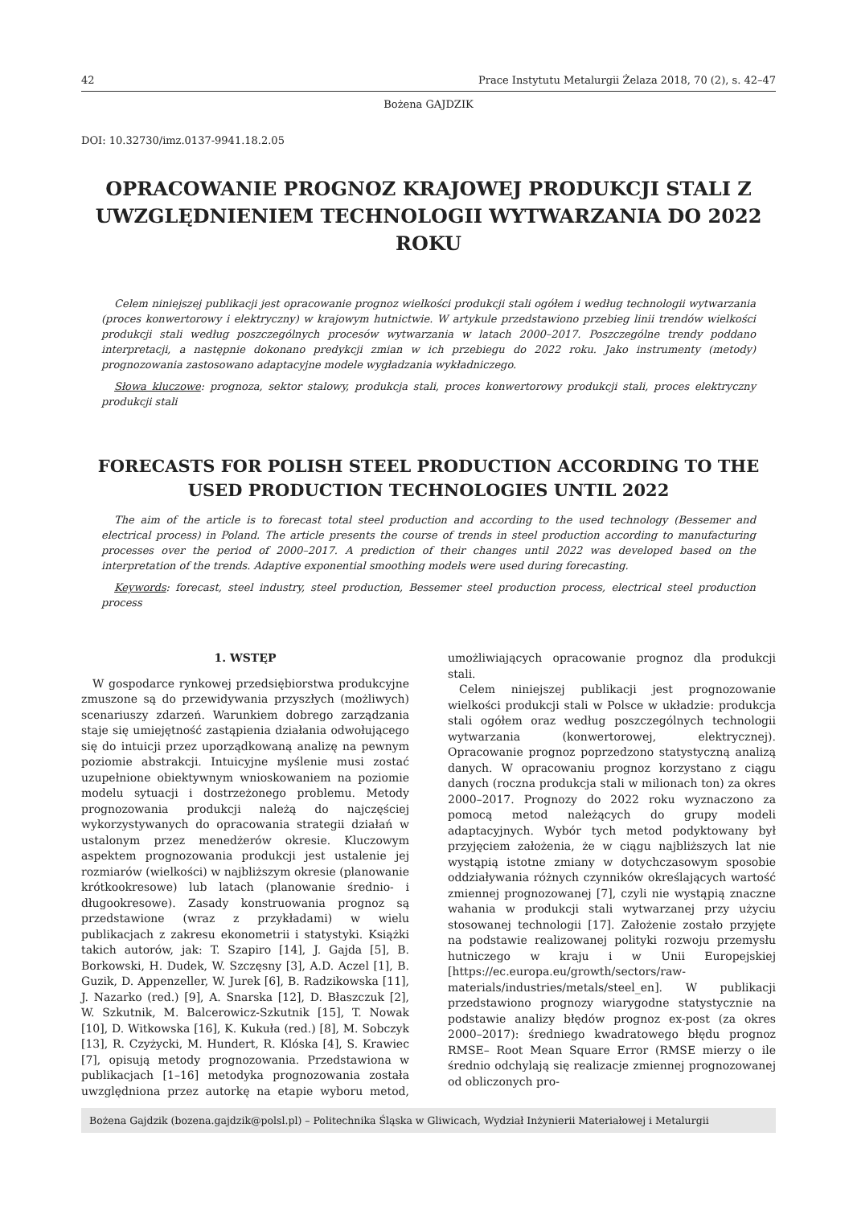42 Prace Instytutu Metalurgii Żelaza 2018, 70 (2), s. 42–47
Bożena GAJDZIK
DOI: 10.32730/imz.0137-9941.18.2.05
OPRACOWANIE PROGNOZ KRAJOWEJ PRODUKCJI STALI Z UWZGLĘDNIENIEM TECHNOLOGII WYTWARZANIA DO 2022 ROKU
Celem niniejszej publikacji jest opracowanie prognoz wielkości produkcji stali ogółem i według technologii wytwarzania (proces konwertorowy i elektryczny) w krajowym hutnictwie. W artykule przedstawiono przebieg linii trendów wielkości produkcji stali według poszczególnych procesów wytwarzania w latach 2000–2017. Poszczególne trendy poddano interpretacji, a następnie dokonano predykcji zmian w ich przebiegu do 2022 roku. Jako instrumenty (metody) prognozowania zastosowano adaptacyjne modele wygładzania wykładniczego.
Słowa kluczowe: prognoza, sektor stalowy, produkcja stali, proces konwertorowy produkcji stali, proces elektryczny produkcji stali
FORECASTS FOR POLISH STEEL PRODUCTION ACCORDING TO THE USED PRODUCTION TECHNOLOGIES UNTIL 2022
The aim of the article is to forecast total steel production and according to the used technology (Bessemer and electrical process) in Poland. The article presents the course of trends in steel production according to manufacturing processes over the period of 2000–2017. A prediction of their changes until 2022 was developed based on the interpretation of the trends. Adaptive exponential smoothing models were used during forecasting.
Keywords: forecast, steel industry, steel production, Bessemer steel production process, electrical steel production process
1. WSTĘP
W gospodarce rynkowej przedsiębiorstwa produkcyjne zmuszone są do przewidywania przyszłych (możliwych) scenariuszy zdarzeń. Warunkiem dobrego zarządzania staje się umiejętność zastąpienia działania odwołującego się do intuicji przez uporządkowaną analizę na pewnym poziomie abstrakcji. Intuicyjne myślenie musi zostać uzupełnione obiektywnym wnioskowaniem na poziomie modelu sytuacji i dostrzeżonego problemu. Metody prognozowania produkcji należą do najczęściej wykorzystywanych do opracowania strategii działań w ustalonym przez menedżerów okresie. Kluczowym aspektem prognozowania produkcji jest ustalenie jej rozmiarów (wielkości) w najbliższym okresie (planowanie krótkookresowe) lub latach (planowanie średnio- i długookresowe). Zasady konstruowania prognoz są przedstawione (wraz z przykładami) w wielu publikacjach z zakresu ekonometrii i statystyki. Książki takich autorów, jak: T. Szapiro [14], J. Gajda [5], B. Borkowski, H. Dudek, W. Szczęsny [3], A.D. Aczel [1], B. Guzik, D. Appenzeller, W. Jurek [6], B. Radzikowska [11], J. Nazarko (red.) [9], A. Snarska [12], D. Błaszczuk [2], W. Szkutnik, M. Balcerowicz-Szkutnik [15], T. Nowak [10], D. Witkowska [16], K. Kukuła (red.) [8], M. Sobczyk [13], R. Czyżycki, M. Hundert, R. Klóska [4], S. Krawiec [7], opisują metody prognozowania. Przedstawiona w publikacjach [1–16] metodyka prognozowania została uwzględniona przez autorkę na etapie wyboru metod, umożliwiających opracowanie prognoz dla produkcji stali.
Celem niniejszej publikacji jest prognozowanie wielkości produkcji stali w Polsce w układzie: produkcja stali ogółem oraz według poszczególnych technologii wytwarzania (konwertorowej, elektrycznej). Opracowanie prognoz poprzedzono statystyczną analizą danych. W opracowaniu prognoz korzystano z ciągu danych (roczna produkcja stali w milionach ton) za okres 2000–2017. Prognozy do 2022 roku wyznaczono za pomocą metod należących do grupy modeli adaptacyjnych. Wybór tych metod podyktowany był przyjęciem założenia, że w ciągu najbliższych lat nie wystąpią istotne zmiany w dotychczasowym sposobie oddziaływania różnych czynników określających wartość zmiennej prognozowanej [7], czyli nie wystąpią znaczne wahania w produkcji stali wytwarzanej przy użyciu stosowanej technologii [17]. Założenie zostało przyjęte na podstawie realizowanej polityki rozwoju przemysłu hutniczego w kraju i w Unii Europejskiej [https://ec.europa.eu/growth/sectors/raw-materials/industries/metals/steel_en]. W publikacji przedstawiono prognozy wiarygodne statystycznie na podstawie analizy błędów prognoz ex-post (za okres 2000–2017): średniego kwadratowego błędu prognoz RMSE– Root Mean Square Error (RMSE mierzy o ile średnio odchylają się realizacje zmiennej prognozowanej od obliczonych pro-
Bożena Gajdzik (bozena.gajdzik@polsl.pl) – Politechnika Śląska w Gliwicach, Wydział Inżynierii Materiałowej i Metalurgii